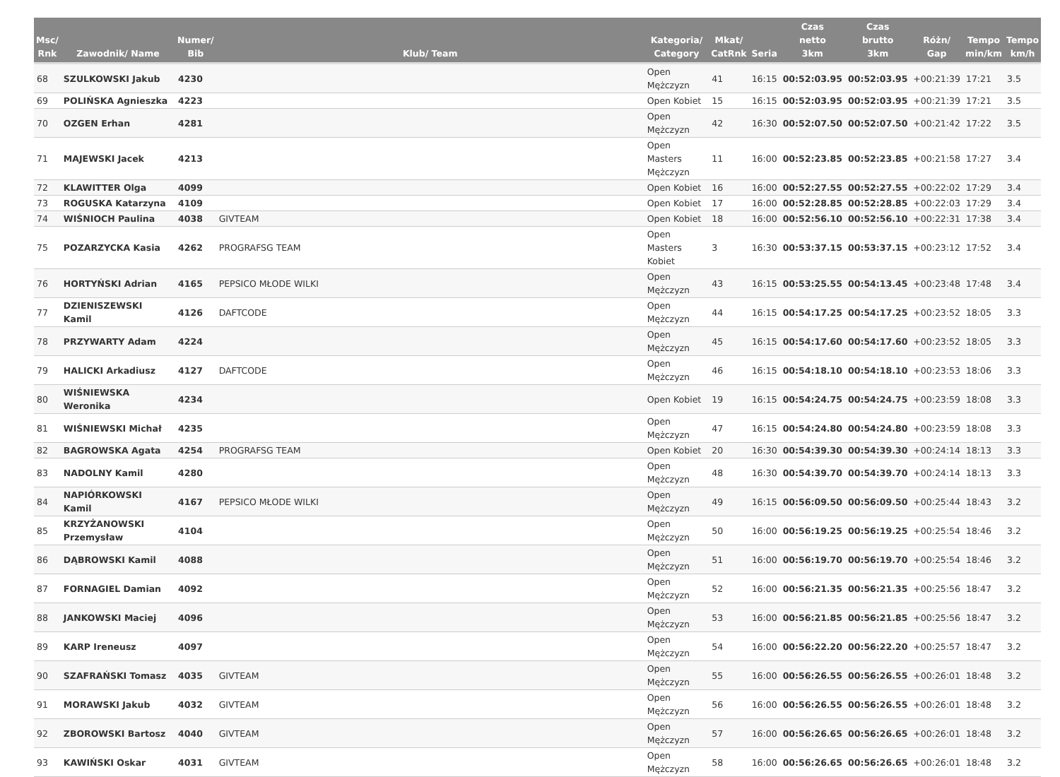| Msc/ Rnk | Zawodnik/ Name | Numer/ Bib | Klub/ Team | Kategoria/ Category | Mkat/ CatRnk | Seria | Czas netto 3km | Czas brutto 3km | Różn/ Gap | Tempo min/km | Tempo km/h |
| --- | --- | --- | --- | --- | --- | --- | --- | --- | --- | --- | --- |
| 68 | SZULKOWSKI Jakub | 4230 | | Open Mężczyzn | 41 | 16:15 | 00:52:03.95 | 00:52:03.95 | +00:21:39 | 17:21 | 3.5 |
| 69 | POLIŃSKA Agnieszka | 4223 | | Open Kobiet | 15 | 16:15 | 00:52:03.95 | 00:52:03.95 | +00:21:39 | 17:21 | 3.5 |
| 70 | OZGEN Erhan | 4281 | | Open Mężczyzn | 42 | 16:30 | 00:52:07.50 | 00:52:07.50 | +00:21:42 | 17:22 | 3.5 |
| 71 | MAJEWSKI Jacek | 4213 | | Open Masters Mężczyzn | 11 | 16:00 | 00:52:23.85 | 00:52:23.85 | +00:21:58 | 17:27 | 3.4 |
| 72 | KLAWITTER Olga | 4099 | | Open Kobiet | 16 | 16:00 | 00:52:27.55 | 00:52:27.55 | +00:22:02 | 17:29 | 3.4 |
| 73 | ROGUSKA Katarzyna | 4109 | | Open Kobiet | 17 | 16:00 | 00:52:28.85 | 00:52:28.85 | +00:22:03 | 17:29 | 3.4 |
| 74 | WIŚNIOCH Paulina | 4038 | GIVTEAM | Open Kobiet | 18 | 16:00 | 00:52:56.10 | 00:52:56.10 | +00:22:31 | 17:38 | 3.4 |
| 75 | POZARZYCKA Kasia | 4262 | PROGRAFSG TEAM | Open Masters Kobiet | 3 | 16:30 | 00:53:37.15 | 00:53:37.15 | +00:23:12 | 17:52 | 3.4 |
| 76 | HORTYŃSKI Adrian | 4165 | PEPSICO MŁODE WILKI | Open Mężczyzn | 43 | 16:15 | 00:53:25.55 | 00:54:13.45 | +00:23:48 | 17:48 | 3.4 |
| 77 | DZIENISZEWSKI Kamil | 4126 | DAFTCODE | Open Mężczyzn | 44 | 16:15 | 00:54:17.25 | 00:54:17.25 | +00:23:52 | 18:05 | 3.3 |
| 78 | PRZYWARTY Adam | 4224 | | Open Mężczyzn | 45 | 16:15 | 00:54:17.60 | 00:54:17.60 | +00:23:52 | 18:05 | 3.3 |
| 79 | HALICKI Arkadiusz | 4127 | DAFTCODE | Open Mężczyzn | 46 | 16:15 | 00:54:18.10 | 00:54:18.10 | +00:23:53 | 18:06 | 3.3 |
| 80 | WIŚNIEWSKA Weronika | 4234 | | Open Kobiet | 19 | 16:15 | 00:54:24.75 | 00:54:24.75 | +00:23:59 | 18:08 | 3.3 |
| 81 | WIŚNIEWSKI Michał | 4235 | | Open Mężczyzn | 47 | 16:15 | 00:54:24.80 | 00:54:24.80 | +00:23:59 | 18:08 | 3.3 |
| 82 | BAGROWSKA Agata | 4254 | PROGRAFSG TEAM | Open Kobiet | 20 | 16:30 | 00:54:39.30 | 00:54:39.30 | +00:24:14 | 18:13 | 3.3 |
| 83 | NADOLNY Kamil | 4280 | | Open Mężczyzn | 48 | 16:30 | 00:54:39.70 | 00:54:39.70 | +00:24:14 | 18:13 | 3.3 |
| 84 | NAPIÓRKOWSKI Kamil | 4167 | PEPSICO MŁODE WILKI | Open Mężczyzn | 49 | 16:15 | 00:56:09.50 | 00:56:09.50 | +00:25:44 | 18:43 | 3.2 |
| 85 | KRZYŻANOWSKI Przemysław | 4104 | | Open Mężczyzn | 50 | 16:00 | 00:56:19.25 | 00:56:19.25 | +00:25:54 | 18:46 | 3.2 |
| 86 | DĄBROWSKI Kamil | 4088 | | Open Mężczyzn | 51 | 16:00 | 00:56:19.70 | 00:56:19.70 | +00:25:54 | 18:46 | 3.2 |
| 87 | FORNAGIEL Damian | 4092 | | Open Mężczyzn | 52 | 16:00 | 00:56:21.35 | 00:56:21.35 | +00:25:56 | 18:47 | 3.2 |
| 88 | JANKOWSKI Maciej | 4096 | | Open Mężczyzn | 53 | 16:00 | 00:56:21.85 | 00:56:21.85 | +00:25:56 | 18:47 | 3.2 |
| 89 | KARP Ireneusz | 4097 | | Open Mężczyzn | 54 | 16:00 | 00:56:22.20 | 00:56:22.20 | +00:25:57 | 18:47 | 3.2 |
| 90 | SZAFRAŃSKI Tomasz | 4035 | GIVTEAM | Open Mężczyzn | 55 | 16:00 | 00:56:26.55 | 00:56:26.55 | +00:26:01 | 18:48 | 3.2 |
| 91 | MORAWSKI Jakub | 4032 | GIVTEAM | Open Mężczyzn | 56 | 16:00 | 00:56:26.55 | 00:56:26.55 | +00:26:01 | 18:48 | 3.2 |
| 92 | ZBOROWSKI Bartosz | 4040 | GIVTEAM | Open Mężczyzn | 57 | 16:00 | 00:56:26.65 | 00:56:26.65 | +00:26:01 | 18:48 | 3.2 |
| 93 | KAWIŃSKI Oskar | 4031 | GIVTEAM | Open Mężczyzn | 58 | 16:00 | 00:56:26.65 | 00:56:26.65 | +00:26:01 | 18:48 | 3.2 |